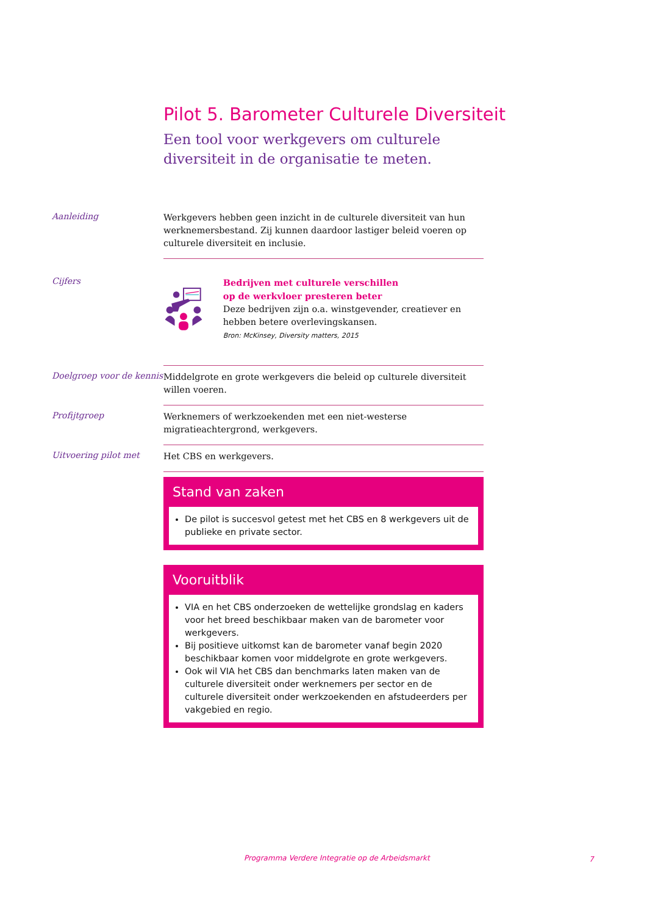Pilot 5. Barometer Culturele Diversiteit
Een tool voor werkgevers om culturele diversiteit in de organisatie te meten.
Aanleiding
Werkgevers hebben geen inzicht in de culturele diversiteit van hun werknemers­bestand. Zij kunnen daardoor lastiger beleid voeren op culturele diversiteit en inclusie.
Cijfers
Bedrijven met culturele verschillen
op de werkvloer presteren beter
Deze bedrijven zijn o.a. winstgevender, creatiever en hebben betere overlevingskansen.
Bron: McKinsey, Diversity matters, 2015
Doelgroep voor de kennis
Middelgrote en grote werkgevers die beleid op culturele diversiteit willen voeren.
Profijtgroep
Werknemers of werkzoekenden met een niet-westerse migratieachtergrond, werkgevers.
Uitvoering pilot met
Het CBS en werkgevers.
Stand van zaken
De pilot is succesvol getest met het CBS en 8 werkgevers uit de publieke en private sector.
Vooruitblik
VIA en het CBS onderzoeken de wettelijke grondslag en kaders voor het breed beschikbaar maken van de barometer voor werkgevers.
Bij positieve uitkomst kan de barometer vanaf begin 2020 beschikbaar komen voor middelgrote en grote werkgevers.
Ook wil VIA het CBS dan benchmarks laten maken van de culturele diversiteit onder werknemers per sector en de culturele diversiteit onder werkzoekenden en afstudeerders per vakgebied en regio.
Programma Verdere Integratie op de Arbeidsmarkt
7